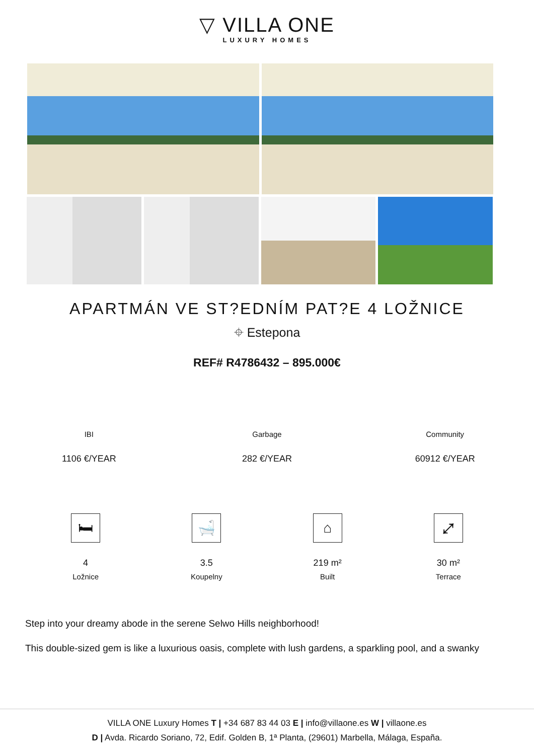▽ VILLA ONE
LUXURY HOMES
APARTMÁN VE ST?EDNÍM PAT?E 4 LOŽNICE
⌖ Estepona
REF# R4786432 – 895.000€
IBI
1106 €/YEAR
Garbage
282 €/YEAR
Community
60912 €/YEAR
🛏
4
Ložnice
🛁
3.5
Koupelny
⌂
219 m²
Built
⤢
30 m²
Terrace
Step into your dreamy abode in the serene Selwo Hills neighborhood!
This double-sized gem is like a luxurious oasis, complete with lush gardens, a sparkling pool, and a swanky
VILLA ONE Luxury Homes T | +34 687 83 44 03 E | info@villaone.es W | villaone.es
D | Avda. Ricardo Soriano, 72, Edif. Golden B, 1ª Planta, (29601) Marbella, Málaga, España.